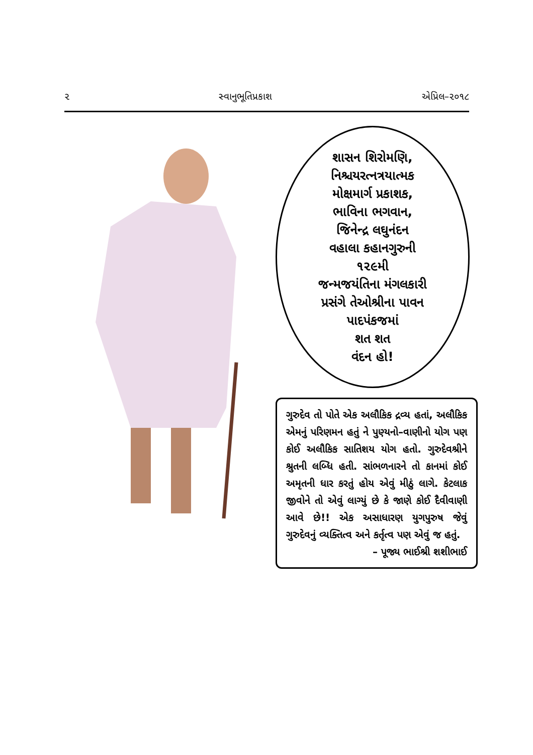૨ સ્વાનુભૂતિપ્રકાશ એપ્રિલ–૨૦૧૮
શાસન શિરોમણિ,
નિશ્ચયરત્નત્રયાત્મક
મોક્ષમાર્ગ પ્રકાશક,
ભાવિના ભગવાન,
જિનેન્દ્ર લઘુનંદન
વહાલા કહાનગુરુની
૧૨૯મી
જન્મજયંતિના મંગલકારી
પ્રસંગે તેઓશ્રીના પાવન
પાદપંકજમાં
શત શત
વંદન હો!
ગુરુદેવ તો પોતે એક અલૌકિક દ્રવ્ય હતાં, અલૌકિક એમનું પરિણમન હતું ને પુણ્યનો–વાણીનો યોગ પણ કોઈ અલૌકિક સાતિશય યોગ હતો. ગુરુદેવશ્રીને શ્રુતની લબ્ધિ હતી. સાંભળનારને તો કાનમાં કોઈ અમૃતની ધાર કરતું હોય એવું મીઠું લાગે. કેટલાક જીવોને તો એવું લાગ્યું છે કે જાણે કોઈ દૈવીવાણી આવે છે!! એક અસાધારણ યુગપુરુષ જેવું ગુરુદેવનું વ્યક્તિત્વ અને કર્તૃત્વ પણ એવું જ હતું.
– પૂજ્ય ભાઈશ્રી શશીભાઈ